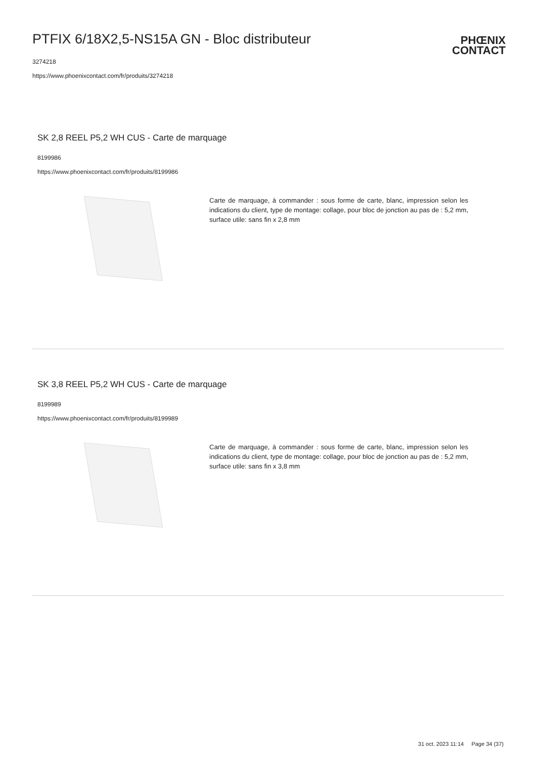PTFIX 6/18X2,5-NS15A GN - Bloc distributeur
3274218
https://www.phoenixcontact.com/fr/produits/3274218
PHŒNIX
CONTACT
SK 2,8 REEL P5,2 WH CUS - Carte de marquage
8199986
https://www.phoenixcontact.com/fr/produits/8199986
Carte de marquage, à commander : sous forme de carte, blanc, impression selon les indications du client, type de montage: collage, pour bloc de jonction au pas de : 5,2 mm, surface utile: sans fin x 2,8 mm
SK 3,8 REEL P5,2 WH CUS - Carte de marquage
8199989
https://www.phoenixcontact.com/fr/produits/8199989
Carte de marquage, à commander : sous forme de carte, blanc, impression selon les indications du client, type de montage: collage, pour bloc de jonction au pas de : 5,2 mm, surface utile: sans fin x 3,8 mm
31 oct. 2023 11:14 Page 34 (37)